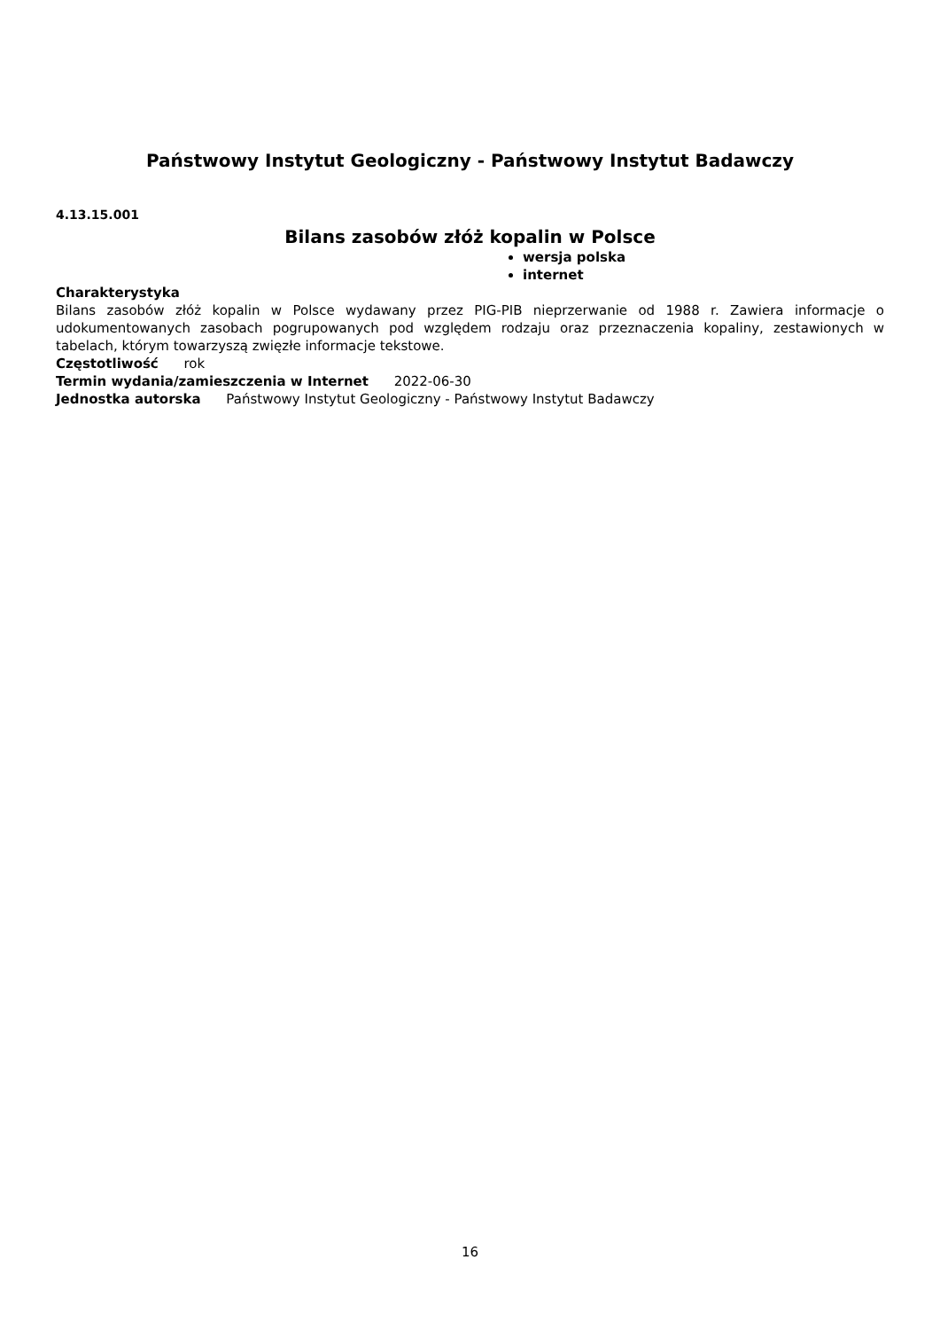Państwowy Instytut Geologiczny - Państwowy Instytut Badawczy
4.13.15.001
Bilans zasobów złóż kopalin w Polsce
wersja polska
internet
Charakterystyka
Bilans zasobów złóż kopalin w Polsce wydawany przez PIG-PIB nieprzerwanie od 1988 r. Zawiera informacje o udokumentowanych zasobach pogrupowanych pod względem rodzaju oraz przeznaczenia kopaliny, zestawionych w tabelach, którym towarzyszą zwięzłe informacje tekstowe.
Częstotliwość rok
Termin wydania/zamieszczenia w Internet 2022-06-30
Jednostka autorska Państwowy Instytut Geologiczny - Państwowy Instytut Badawczy
16